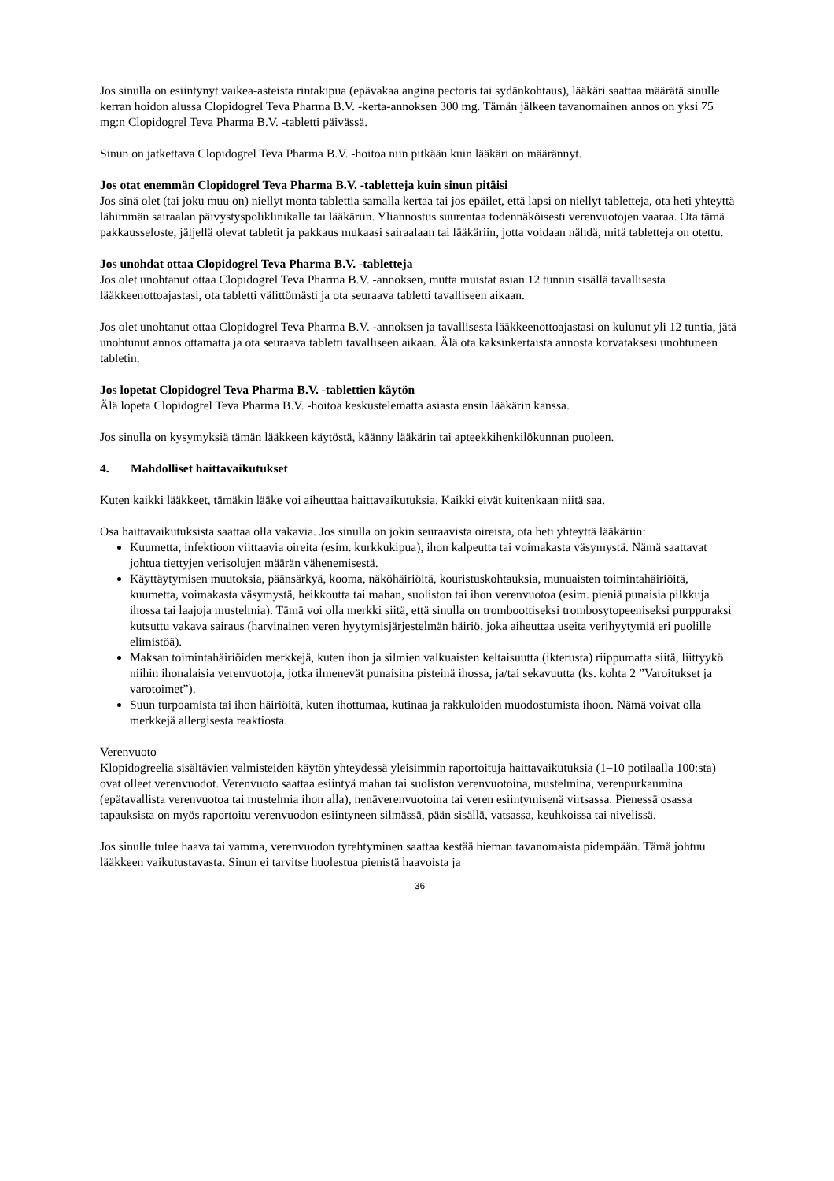Jos sinulla on esiintynyt vaikea-asteista rintakipua (epävakaa angina pectoris tai sydänkohtaus), lääkäri saattaa määrätä sinulle kerran hoidon alussa Clopidogrel Teva Pharma B.V. -kerta-annoksen 300 mg. Tämän jälkeen tavanomainen annos on yksi 75 mg:n Clopidogrel Teva Pharma B.V. -tabletti päivässä.
Sinun on jatkettava Clopidogrel Teva Pharma B.V. -hoitoa niin pitkään kuin lääkäri on määrännyt.
Jos otat enemmän Clopidogrel Teva Pharma B.V. -tabletteja kuin sinun pitäisi
Jos sinä olet (tai joku muu on) niellyt monta tablettia samalla kertaa tai jos epäilet, että lapsi on niellyt tabletteja, ota heti yhteyttä lähimmän sairaalan päivystyspoliklinikalle tai lääkäriin. Yliannostus suurentaa todennäköisesti verenvuotojen vaaraa. Ota tämä pakkausseloste, jäljellä olevat tabletit ja pakkaus mukaasi sairaalaan tai lääkäriin, jotta voidaan nähdä, mitä tabletteja on otettu.
Jos unohdat ottaa Clopidogrel Teva Pharma B.V. -tabletteja
Jos olet unohtanut ottaa Clopidogrel Teva Pharma B.V. -annoksen, mutta muistat asian 12 tunnin sisällä tavallisesta lääkkeenottoajastasi, ota tabletti välittömästi ja ota seuraava tabletti tavalliseen aikaan.
Jos olet unohtanut ottaa Clopidogrel Teva Pharma B.V. -annoksen ja tavallisesta lääkkeenottoajastasi on kulunut yli 12 tuntia, jätä unohtunut annos ottamatta ja ota seuraava tabletti tavalliseen aikaan. Älä ota kaksinkertaista annosta korvataksesi unohtuneen tabletin.
Jos lopetat Clopidogrel Teva Pharma B.V. -tablettien käytön
Älä lopeta Clopidogrel Teva Pharma B.V. -hoitoa keskustelematta asiasta ensin lääkärin kanssa.
Jos sinulla on kysymyksiä tämän lääkkeen käytöstä, käänny lääkärin tai apteekkihenkilökunnan puoleen.
4. Mahdolliset haittavaikutukset
Kuten kaikki lääkkeet, tämäkin lääke voi aiheuttaa haittavaikutuksia. Kaikki eivät kuitenkaan niitä saa.
Osa haittavaikutuksista saattaa olla vakavia. Jos sinulla on jokin seuraavista oireista, ota heti yhteyttä lääkäriin:
Kuumetta, infektioon viittaavia oireita (esim. kurkkukipua), ihon kalpeutta tai voimakasta väsymystä. Nämä saattavat johtua tiettyjen verisolujen määrän vähenemisestä.
Käyttäytymisen muutoksia, päänsärkyä, kooma, näköhäiriöitä, kouristuskohtauksia, munuaisten toimintahäiriöitä, kuumetta, voimakasta väsymystä, heikkoutta tai mahan, suoliston tai ihon verenvuotoa (esim. pieniä punaisia pilkkuja ihossa tai laajoja mustelmia). Tämä voi olla merkki siitä, että sinulla on tromboottiseksi trombosytopeeniseksi purppuraksi kutsuttu vakava sairaus (harvinainen veren hyytymisjärjestelmän häiriö, joka aiheuttaa useita verihyytymiä eri puolille elimistöä).
Maksan toimintahäiriöiden merkkejä, kuten ihon ja silmien valkuaisten keltaisuutta (ikterusta) riippumatta siitä, liittyykö niihin ihonalaisia verenvuotoja, jotka ilmenevät punaisina pisteinä ihossa, ja/tai sekavuutta (ks. kohta 2 ”Varoitukset ja varotoimet”).
Suun turpoamista tai ihon häiriöitä, kuten ihottumaa, kutinaa ja rakkuloiden muodostumista ihoon. Nämä voivat olla merkkejä allergisesta reaktiosta.
Verenvuoto
Klopidogreelia sisältävien valmisteiden käytön yhteydessä yleisimmin raportoituja haittavaikutuksia (1–10 potilaalla 100:sta) ovat olleet verenvuodot. Verenvuoto saattaa esiintyä mahan tai suoliston verenvuotoina, mustelmina, verenpurkaumina (epätavallista verenvuotoa tai mustelmia ihon alla), nenäverenvuotoina tai veren esiintymisenä virtsassa. Pienessä osassa tapauksista on myös raportoitu verenvuodon esiintyneen silmässä, pään sisällä, vatsassa, keuhkoissa tai nivelissä.
Jos sinulle tulee haava tai vamma, verenvuodon tyrehtyminen saattaa kestää hieman tavanomaista pidempään. Tämä johtuu lääkkeen vaikutustavasta. Sinun ei tarvitse huolestua pienistä haavoista ja
36